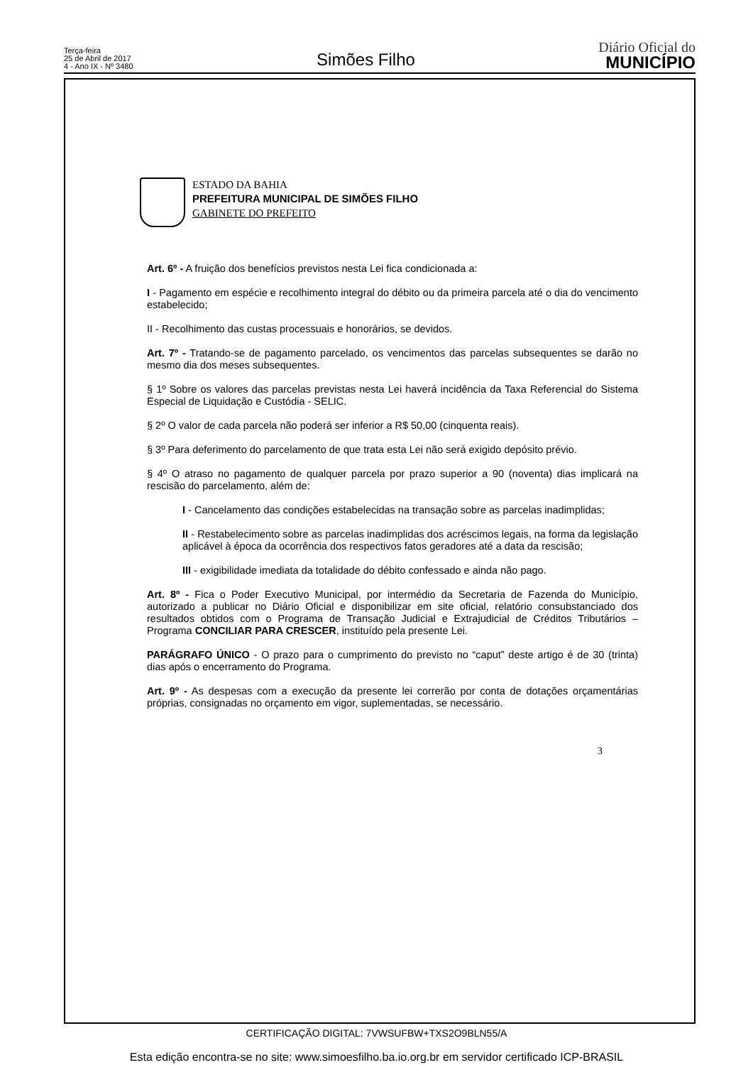Terça-feira
25 de Abril de 2017
4 - Ano IX - Nº 3480
Simões Filho
Diário Oficial do
MUNICÍPIO
ESTADO DA BAHIA
PREFEITURA MUNICIPAL DE SIMÕES FILHO
GABINETE DO PREFEITO
Art. 6º - A fruição dos benefícios previstos nesta Lei fica condicionada a:
I - Pagamento em espécie e recolhimento integral do débito ou da primeira parcela até o dia do vencimento estabelecido;
II - Recolhimento das custas processuais e honorários, se devidos.
Art. 7º - Tratando-se de pagamento parcelado, os vencimentos das parcelas subsequentes se darão no mesmo dia dos meses subsequentes.
§ 1º Sobre os valores das parcelas previstas nesta Lei haverá incidência da Taxa Referencial do Sistema Especial de Liquidação e Custódia - SELIC.
§ 2º O valor de cada parcela não poderá ser inferior a R$ 50,00 (cinquenta reais).
§ 3º Para deferimento do parcelamento de que trata esta Lei não será exigido depósito prévio.
§ 4º O atraso no pagamento de qualquer parcela por prazo superior a 90 (noventa) dias implicará na rescisão do parcelamento, além de:
I - Cancelamento das condições estabelecidas na transação sobre as parcelas inadimplidas;
II - Restabelecimento sobre as parcelas inadimplidas dos acréscimos legais, na forma da legislação aplicável à época da ocorrência dos respectivos fatos geradores até a data da rescisão;
III - exigibilidade imediata da totalidade do débito confessado e ainda não pago.
Art. 8º - Fica o Poder Executivo Municipal, por intermédio da Secretaria de Fazenda do Município, autorizado a publicar no Diário Oficial e disponibilizar em site oficial, relatório consubstanciado dos resultados obtidos com o Programa de Transação Judicial e Extrajudicial de Créditos Tributários – Programa CONCILIAR PARA CRESCER, instituído pela presente Lei.
PARÁGRAFO ÚNICO - O prazo para o cumprimento do previsto no “caput” deste artigo é de 30 (trinta) dias após o encerramento do Programa.
Art. 9º - As despesas com a execução da presente lei correrão por conta de dotações orçamentárias próprias, consignadas no orçamento em vigor, suplementadas, se necessário.
3
CERTIFICAÇÃO DIGITAL: 7VWSUFBW+TXS2O9BLN55/A
Esta edição encontra-se no site: www.simoesfilho.ba.io.org.br em servidor certificado ICP-BRASIL